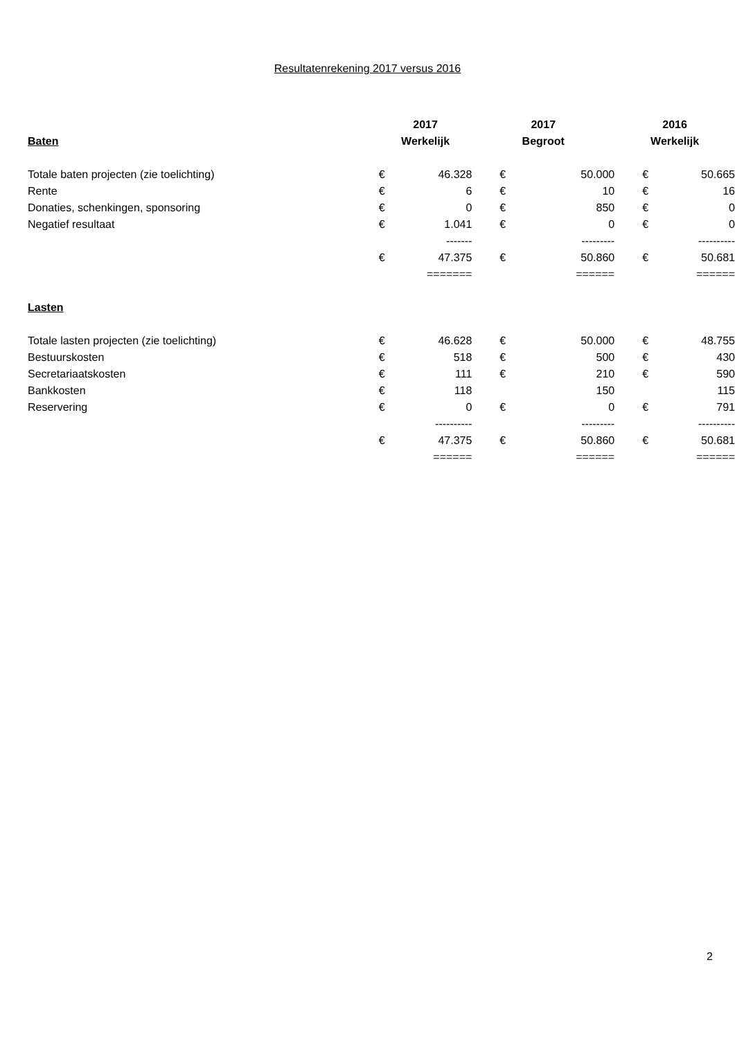Resultatenrekening 2017 versus 2016
| | 2017 | | 2017 | | 2016 | |
| --- | --- | --- | --- | --- | --- | --- |
| Baten | Werkelijk | | Begroot | | Werkelijk | |
| Totale baten projecten (zie toelichting) | € | 46.328 | € | 50.000 | € | 50.665 |
| Rente | € | 6 | € | 10 | € | 16 |
| Donaties, schenkingen, sponsoring | € | 0 | € | 850 | € | 0 |
| Negatief resultaat | € | 1.041 | € | 0 | € | 0 |
| | | ------- | | --------- | | ---------- |
| | € | 47.375 | € | 50.860 | € | 50.681 |
| | | ======= | | ====== | | ====== |
| Lasten | | | | | | |
| Totale lasten projecten (zie toelichting) | € | 46.628 | € | 50.000 | € | 48.755 |
| Bestuurskosten | € | 518 | € | 500 | € | 430 |
| Secretariaatskosten | € | 111 | € | 210 | € | 590 |
| Bankkosten | € | 118 | | 150 | | 115 |
| Reservering | € | 0 | € | 0 | € | 791 |
| | | ---------- | | --------- | | ---------- |
| | € | 47.375 | € | 50.860 | € | 50.681 |
| | | ====== | | ====== | | ====== |
2